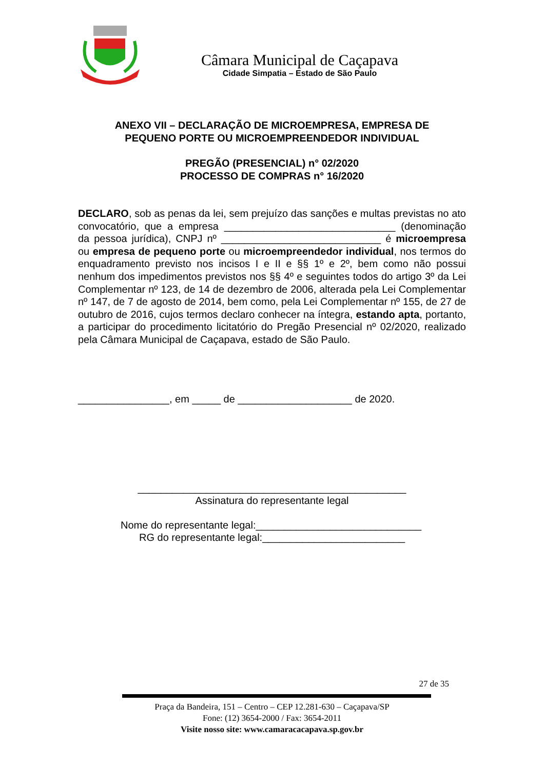Câmara Municipal de Caçapava
Cidade Simpatia – Estado de São Paulo
ANEXO VII – DECLARAÇÃO DE MICROEMPRESA, EMPRESA DE
PEQUENO PORTE OU MICROEMPREENDEDOR INDIVIDUAL
PREGÃO (PRESENCIAL) n° 02/2020
PROCESSO DE COMPRAS n° 16/2020
DECLARO, sob as penas da lei, sem prejuízo das sanções e multas previstas no ato convocatório, que a empresa ______________________________ (denominação da pessoa jurídica), CNPJ nº ____________________________ é microempresa ou empresa de pequeno porte ou microempreendedor individual, nos termos do enquadramento previsto nos incisos I e II e §§ 1º e 2º, bem como não possui nenhum dos impedimentos previstos nos §§ 4º e seguintes todos do artigo 3º da Lei Complementar nº 123, de 14 de dezembro de 2006, alterada pela Lei Complementar nº 147, de 7 de agosto de 2014, bem como, pela Lei Complementar nº 155, de 27 de outubro de 2016, cujos termos declaro conhecer na íntegra, estando apta, portanto, a participar do procedimento licitatório do Pregão Presencial nº 02/2020, realizado pela Câmara Municipal de Caçapava, estado de São Paulo.
________________, em _____ de ____________________ de 2020.
_______________________________________________
Assinatura do representante legal
Nome do representante legal:_____________________________
RG do representante legal:_________________________
27 de 35
Praça da Bandeira, 151 – Centro – CEP 12.281-630 – Caçapava/SP
Fone: (12) 3654-2000 / Fax: 3654-2011
Visite nosso site: www.camaracacapava.sp.gov.br